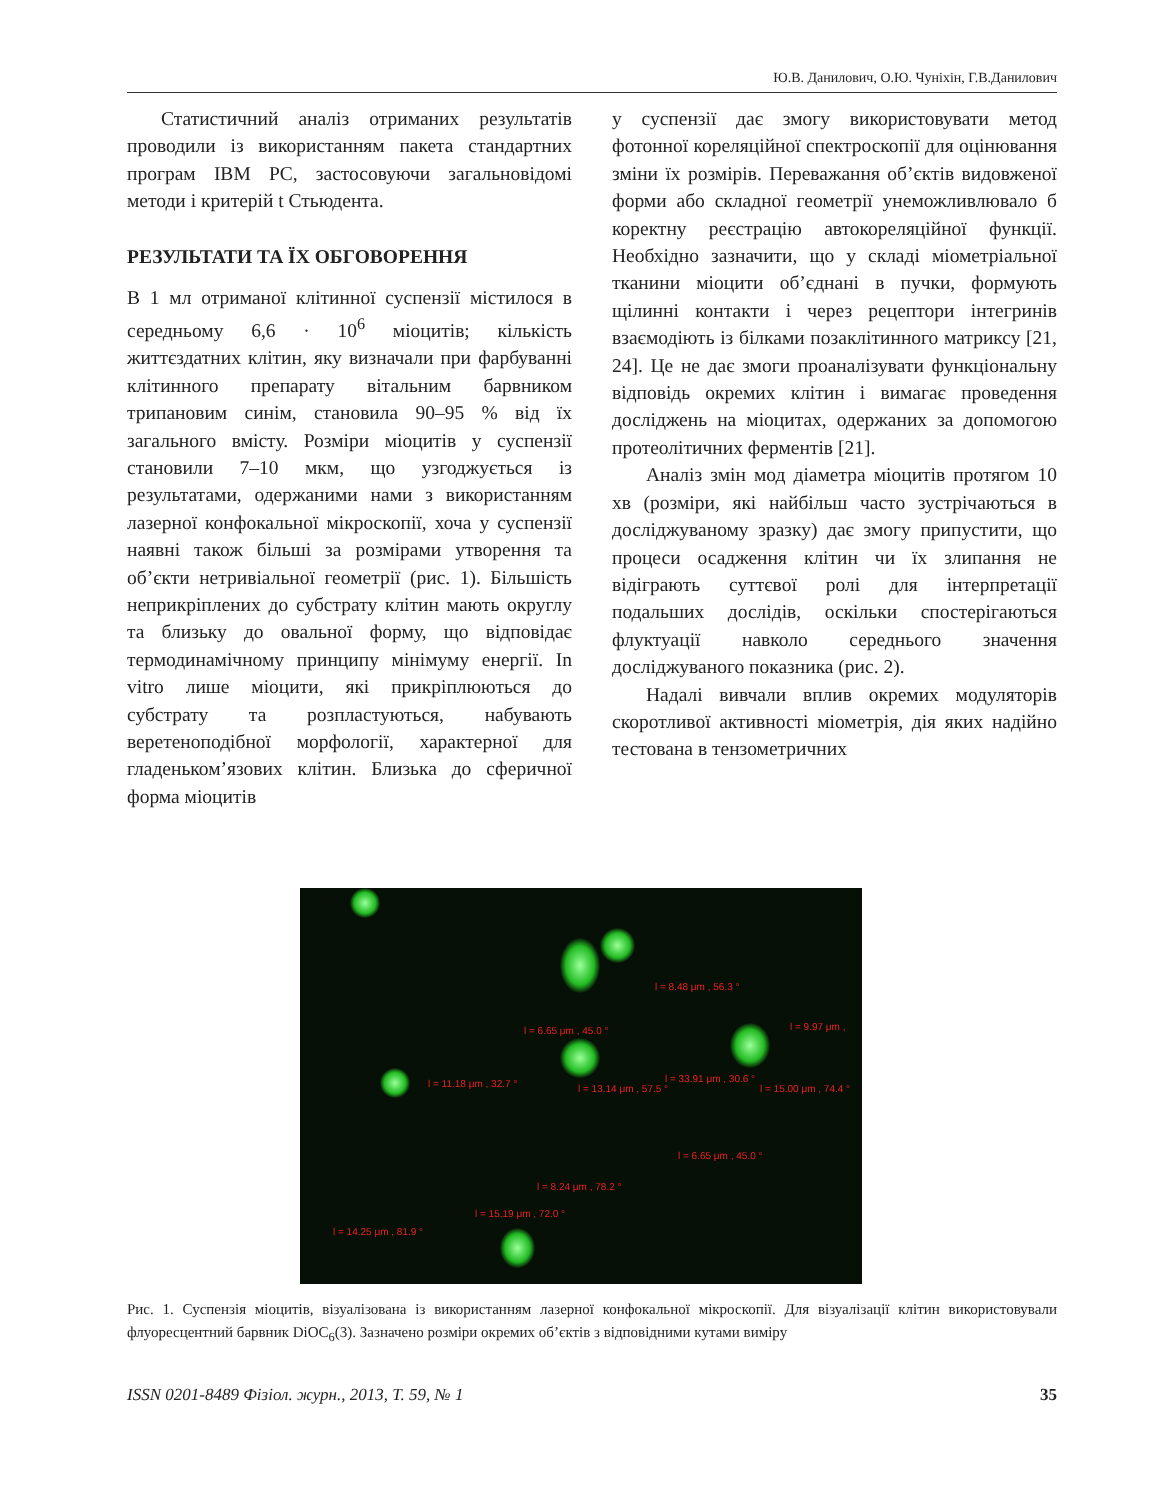Ю.В. Данилович, О.Ю. Чуніхін, Г.В.Данилович
Статистичний аналіз отриманих результатів проводили із використанням пакета стандартних програм IBM PC, застосовуючи загальновідомі методи і критерій t Стьюдента.
РЕЗУЛЬТАТИ ТА ЇХ ОБГОВОРЕННЯ
В 1 мл отриманої клітинної суспензії містилося в середньому 6,6 · 10<sup>6</sup> міоцитів; кількість життєздатних клітин, яку визначали при фарбуванні клітинного препарату вітальним барвником трипановим синім, становила 90–95 % від їх загального вмісту. Розміри міоцитів у суспензії становили 7–10 мкм, що узгоджується із результатами, одержаними нами з використанням лазерної конфокальної мікроскопії, хоча у суспензії наявні також більші за розмірами утворення та об’єкти нетривіальної геометрії (рис. 1). Більшість неприкріплених до субстрату клітин мають округлу та близьку до овальної форму, що відповідає термодинамічному принципу мінімуму енергії. In vitro лише міоцити, які прикріплюються до субстрату та розпластуються, набувають веретеноподібної морфології, характерної для гладеньком’язових клітин. Близька до сферичної форма міоцитів
у суспензії дає змогу використовувати метод фотонної кореляційної спектроскопії для оцінювання зміни їх розмірів. Переважання об’єктів видовженої форми або складної геометрії унеможливлювало б коректну реєстрацію автокореляційної функції. Необхідно зазначити, що у складі міометріальної тканини міоцити об’єднані в пучки, формують щілинні контакти і через рецептори інтегринів взаємодіють із білками позаклітинного матриксу [21, 24]. Це не дає змоги проаналізувати функціональну відповідь окремих клітин і вимагає проведення досліджень на міоцитах, одержаних за допомогою протеолітичних ферментів [21].
Аналіз змін мод діаметра міоцитів протягом 10 хв (розміри, які найбільш часто зустрічаються в досліджуваному зразку) дає змогу припустити, що процеси осадження клітин чи їх злипання не відіграють суттєвої ролі для інтерпретації подальших дослідів, оскільки спостерігаються флуктуації навколо середнього значення досліджуваного показника (рис. 2).
Надалі вивчали вплив окремих модуляторів скоротливої активності міометрія, дія яких надійно тестована в тензометричних
l = 8.48 μm , 56.3 °
l = 6.65 μm , 45.0 ° l = 9.97 μm ,
l = 11.18 μm , 32.7 ° l = 13.14 μm , 57.5 °
l = 33.91 μm , 30.6 °
l = 15.00 μm , 74.4 °
l = 6.65 μm , 45.0 °
l = 8.24 μm , 78.2 °
l = 15.19 μm , 72.0 °
l = 14.25 μm , 81.9 °
Рис. 1. Суспензія міоцитів, візуалізована із використанням лазерної конфокальної мікроскопії. Для візуалізації клітин використовували флуоресцентний барвник DiOC<sub>6</sub>(3). Зазначено розміри окремих об’єктів з відповідними кутами виміру
ISSN 0201-8489 Фізіол. журн., 2013, Т. 59, № 1 35